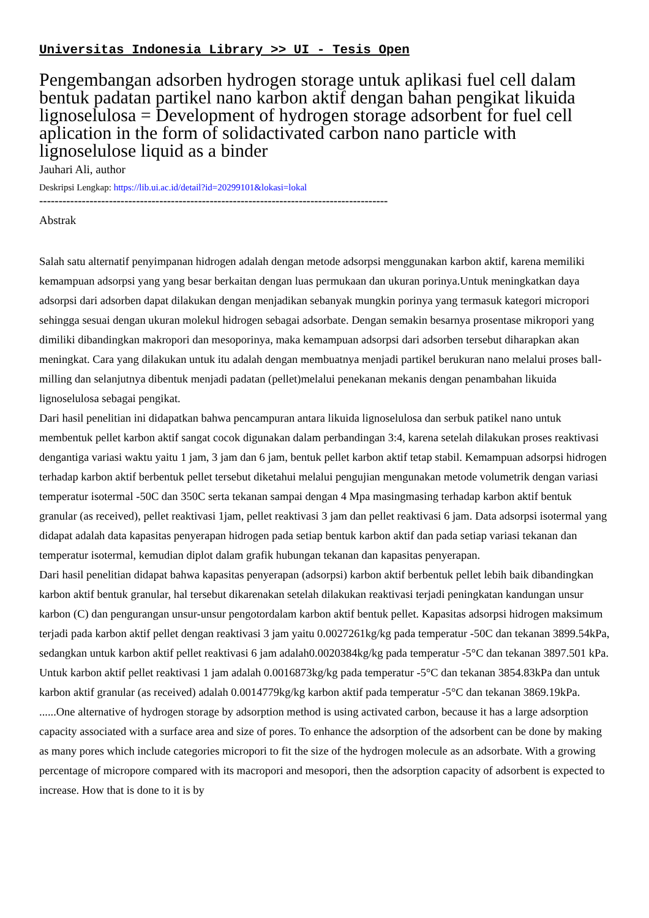Universitas Indonesia Library >> UI - Tesis Open
Pengembangan adsorben hydrogen storage untuk aplikasi fuel cell dalam bentuk padatan partikel nano karbon aktif dengan bahan pengikat likuida lignoselulosa = Development of hydrogen storage adsorbent for fuel cell aplication in the form of solidactivated carbon nano particle with lignoselulose liquid as a binder
Jauhari Ali, author
Deskripsi Lengkap: https://lib.ui.ac.id/detail?id=20299101&lokasi=lokal
------------------------------------------------------------------------------------------
Abstrak
Salah satu alternatif penyimpanan hidrogen adalah dengan metode adsorpsi menggunakan karbon aktif, karena memiliki kemampuan adsorpsi yang yang besar berkaitan dengan luas permukaan dan ukuran porinya.Untuk meningkatkan daya adsorpsi dari adsorben dapat dilakukan dengan menjadikan sebanyak mungkin porinya yang termasuk kategori micropori sehingga sesuai dengan ukuran molekul hidrogen sebagai adsorbate. Dengan semakin besarnya prosentase mikropori yang dimiliki dibandingkan makropori dan mesoporinya, maka kemampuan adsorpsi dari adsorben tersebut diharapkan akan meningkat. Cara yang dilakukan untuk itu adalah dengan membuatnya menjadi partikel berukuran nano melalui proses ball-milling dan selanjutnya dibentuk menjadi padatan (pellet)melalui penekanan mekanis dengan penambahan likuida lignoselulosa sebagai pengikat.
Dari hasil penelitian ini didapatkan bahwa pencampuran antara likuida lignoselulosa dan serbuk patikel nano untuk membentuk pellet karbon aktif sangat cocok digunakan dalam perbandingan 3:4, karena setelah dilakukan proses reaktivasi dengantiga variasi waktu yaitu 1 jam, 3 jam dan 6 jam, bentuk pellet karbon aktif tetap stabil. Kemampuan adsorpsi hidrogen terhadap karbon aktif berbentuk pellet tersebut diketahui melalui pengujian mengunakan metode volumetrik dengan variasi temperatur isotermal -50C dan 350C serta tekanan sampai dengan 4 Mpa masingmasing terhadap karbon aktif bentuk granular (as received), pellet reaktivasi 1jam, pellet reaktivasi 3 jam dan pellet reaktivasi 6 jam. Data adsorpsi isotermal yang didapat adalah data kapasitas penyerapan hidrogen pada setiap bentuk karbon aktif dan pada setiap variasi tekanan dan temperatur isotermal, kemudian diplot dalam grafik hubungan tekanan dan kapasitas penyerapan.
Dari hasil penelitian didapat bahwa kapasitas penyerapan (adsorpsi) karbon aktif berbentuk pellet lebih baik dibandingkan karbon aktif bentuk granular, hal tersebut dikarenakan setelah dilakukan reaktivasi terjadi peningkatan kandungan unsur karbon (C) dan pengurangan unsur-unsur pengotordalam karbon aktif bentuk pellet. Kapasitas adsorpsi hidrogen maksimum terjadi pada karbon aktif pellet dengan reaktivasi 3 jam yaitu 0.0027261kg/kg pada temperatur -50C dan tekanan 3899.54kPa, sedangkan untuk karbon aktif pellet reaktivasi 6 jam adalah0.0020384kg/kg pada temperatur -5°C dan tekanan 3897.501 kPa. Untuk karbon aktif pellet reaktivasi 1 jam adalah 0.0016873kg/kg pada temperatur -5°C dan tekanan 3854.83kPa dan untuk karbon aktif granular (as received) adalah 0.0014779kg/kg karbon aktif pada temperatur -5°C dan tekanan 3869.19kPa.
......One alternative of hydrogen storage by adsorption method is using activated carbon, because it has a large adsorption capacity associated with a surface area and size of pores. To enhance the adsorption of the adsorbent can be done by making as many pores which include categories micropori to fit the size of the hydrogen molecule as an adsorbate. With a growing percentage of micropore compared with its macropori and mesopori, then the adsorption capacity of adsorbent is expected to increase. How that is done to it is by